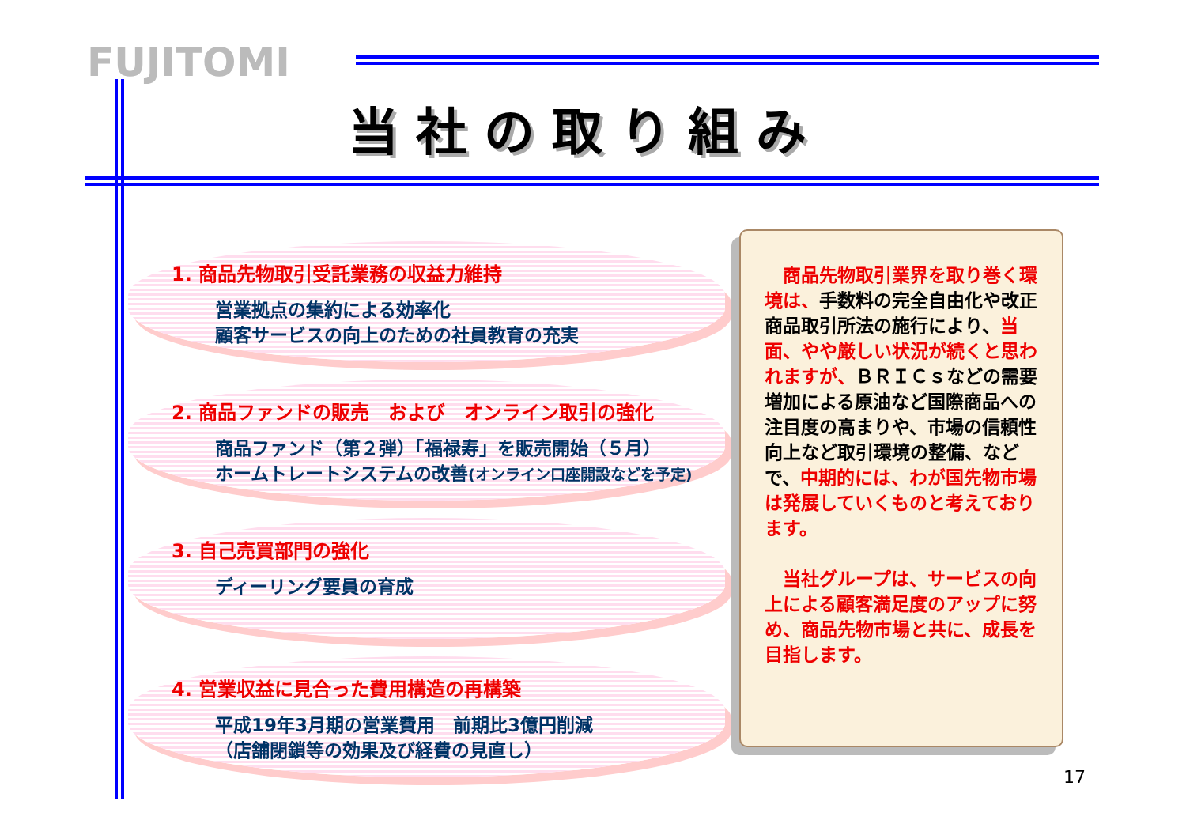FUJITOMI
当社の取り組み
1. 商品先物取引受託業務の収益力維持
営業拠点の集約による効率化
顧客サービスの向上のための社員教育の充実
2. 商品ファンドの販売　および　オンライン取引の強化
商品ファンド（第２弾）「福禄寿」を販売開始（５月）
ホームトレートシステムの改善(オンライン口座開設などを予定)
3. 自己売買部門の強化
ディーリング要員の育成
4. 営業収益に見合った費用構造の再構築
平成19年3月期の営業費用　前期比3億円削減
（店舗閉鎖等の効果及び経費の見直し）
　商品先物取引業界を取り巻く環境は、手数料の完全自由化や改正商品取引所法の施行により、当面、やや厳しい状況が続くと思われますが、ＢＲＩＣｓなどの需要増加による原油など国際商品への注目度の高まりや、市場の信頼性向上など取引環境の整備、などで、中期的には、わが国先物市場は発展していくものと考えております。
　当社グループは、サービスの向上による顧客満足度のアップに努め、商品先物市場と共に、成長を目指します。
17